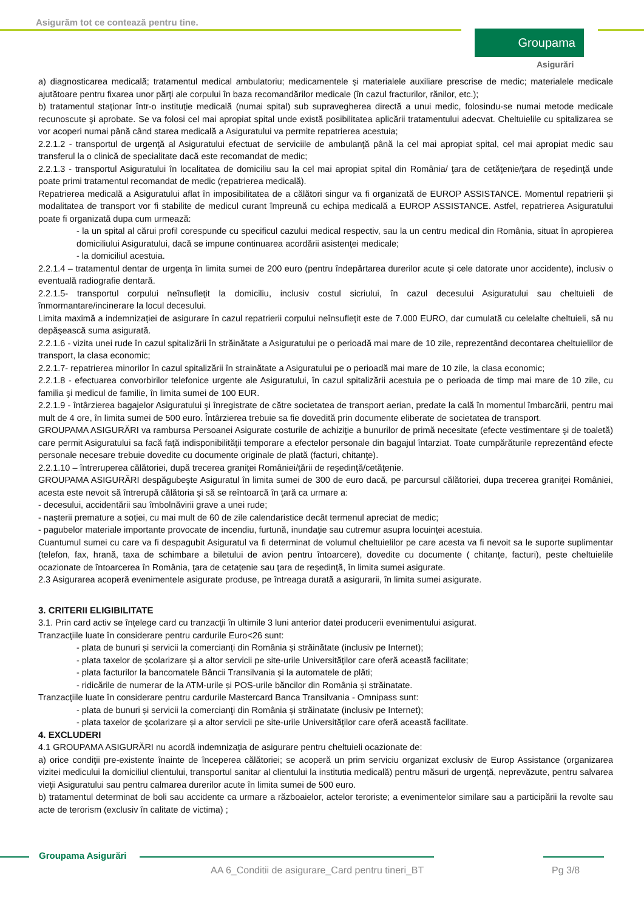Asigurăm tot ce contează pentru tine.
Groupama
Asigurări
a) diagnosticarea medicală; tratamentul medical ambulatoriu; medicamentele şi materialele auxiliare prescrise de medic; materialele medicale ajutătoare pentru fixarea unor părţi ale corpului în baza recomandărilor medicale (în cazul fracturilor, rănilor, etc.);
b) tratamentul staţionar într-o instituţie medicală (numai spital) sub supravegherea directă a unui medic, folosindu-se numai metode medicale recunoscute şi aprobate. Se va folosi cel mai apropiat spital unde există posibilitatea aplicării tratamentului adecvat. Cheltuielile cu spitalizarea se vor acoperi numai până când starea medicală a Asiguratului va permite repatrierea acestuia;
2.2.1.2 - transportul de urgenţă al Asiguratului efectuat de serviciile de ambulanţă până la cel mai apropiat spital, cel mai apropiat medic sau transferul la o clinică de specialitate dacă este recomandat de medic;
2.2.1.3 - transportul Asiguratului în localitatea de domiciliu sau la cel mai apropiat spital din România/ ţara de cetăţenie/ţara de reşedinţă unde poate primi tratamentul recomandat de medic (repatrierea medicală).
Repatrierea medicală a Asiguratului aflat în imposibilitatea de a călători singur va fi organizată de EUROP ASSISTANCE. Momentul repatrierii şi modalitatea de transport vor fi stabilite de medicul curant împreună cu echipa medicală a EUROP ASSISTANCE. Astfel, repatrierea Asiguratului poate fi organizată dupa cum urmează:
- la un spital al cărui profil corespunde cu specificul cazului medical respectiv, sau la un centru medical din România, situat în apropierea domiciliului Asiguratului, dacă se impune continuarea acordării asistenţei medicale;
- la domiciliul acestuia.
2.2.1.4 – tratamentul dentar de urgenţa în limita sumei de 200 euro (pentru îndepărtarea durerilor acute și cele datorate unor accidente), inclusiv o eventuală radiografie dentară.
2.2.1.5- transportul corpului neînsufleţit la domiciliu, inclusiv costul sicriului, în cazul decesului Asiguratului sau cheltuieli de înmormantare/incinerare la locul decesului.
Limita maximă a indemnizaţiei de asigurare în cazul repatrierii corpului neînsufleţit este de 7.000 EURO, dar cumulată cu celelalte cheltuieli, să nu depăşească suma asigurată.
2.2.1.6 - vizita unei rude în cazul spitalizării în străinătate a Asiguratului pe o perioadă mai mare de 10 zile, reprezentând decontarea cheltuielilor de transport, la clasa economic;
2.2.1.7- repatrierea minorilor în cazul spitalizării în strainătate a Asiguratului pe o perioadă mai mare de 10 zile, la clasa economic;
2.2.1.8 - efectuarea convorbirilor telefonice urgente ale Asiguratului, în cazul spitalizării acestuia pe o perioada de timp mai mare de 10 zile, cu familia şi medicul de familie, în limita sumei de 100 EUR.
2.2.1.9 - întârzierea bagajelor Asiguratului şi înregistrate de către societatea de transport aerian, predate la cală în momentul îmbarcării, pentru mai mult de 4 ore, în limita sumei de 500 euro. Întârzierea trebuie sa fie dovedită prin documente eliberate de societatea de transport.
GROUPAMA ASIGURĂRI va rambursa Persoanei Asigurate costurile de achiziţie a bunurilor de primă necesitate (efecte vestimentare şi de toaletă) care permit Asiguratului sa facă faţă indisponibilităţii temporare a efectelor personale din bagajul întarziat. Toate cumpărăturile reprezentând efecte personale necesare trebuie dovedite cu documente originale de plată (facturi, chitanţe).
2.2.1.10 – întreruperea călătoriei, după trecerea graniţei României/ţării de reşedinţă/cetăţenie.
GROUPAMA ASIGURĂRI despăgubeşte Asiguratul în limita sumei de 300 de euro dacă, pe parcursul călătoriei, dupa trecerea graniţei României, acesta este nevoit să întrerupă călătoria şi să se reîntoarcă în ţară ca urmare a:
- decesului, accidentării sau îmbolnăvirii grave a unei rude;
- naşterii premature a soţiei, cu mai mult de 60 de zile calendaristice decât termenul apreciat de medic;
- pagubelor materiale importante provocate de incendiu, furtună, inundaţie sau cutremur asupra locuinţei acestuia.
Cuantumul sumei cu care va fi despagubit Asiguratul va fi determinat de volumul cheltuielilor pe care acesta va fi nevoit sa le suporte suplimentar (telefon, fax, hrană, taxa de schimbare a biletului de avion pentru întoarcere), dovedite cu documente ( chitanţe, facturi), peste cheltuielile ocazionate de întoarcerea în România, ţara de cetaţenie sau ţara de reşedinţă, în limita sumei asigurate.
2.3 Asigurarea acoperă evenimentele asigurate produse, pe întreaga durată a asigurarii, în limita sumei asigurate.
3. CRITERII ELIGIBILITATE
3.1. Prin card activ se înţelege card cu tranzacţii în ultimile 3 luni anterior datei producerii evenimentului asigurat.
Tranzacţiile luate în considerare pentru cardurile Euro<26 sunt:
- plata de bunuri și servicii la comercianți din România și străinătate (inclusiv pe Internet);
- plata taxelor de școlarizare și a altor servicii pe site-urile Universităţilor care oferă această facilitate;
- plata facturilor la bancomatele Băncii Transilvania și la automatele de plăti;
- ridicările de numerar de la ATM-urile și POS-urile băncilor din România și străinatate.
Tranzacţiile luate în considerare pentru cardurile Mastercard Banca Transilvania - Omnipass sunt:
- plata de bunuri și servicii la comercianţi din România și străinatate (inclusiv pe Internet);
- plata taxelor de şcolarizare și a altor servicii pe site-urile Universităţilor care oferă această facilitate.
4. EXCLUDERI
4.1 GROUPAMA ASIGURĂRI nu acordă indemnizaţia de asigurare pentru cheltuieli ocazionate de:
a) orice condiţii pre-existente înainte de începerea călătoriei; se acoperă un prim serviciu organizat exclusiv de Europ Assistance (organizarea vizitei medicului la domiciliul clientului, transportul sanitar al clientului la institutia medicală) pentru măsuri de urgenţă, neprevăzute, pentru salvarea vieţii Asiguratului sau pentru calmarea durerilor acute în limita sumei de 500 euro.
b) tratamentul determinat de boli sau accidente ca urmare a războaielor, actelor teroriste; a evenimentelor similare sau a participării la revolte sau acte de terorism (exclusiv în calitate de victima) ;
Groupama Asigurări
AA 6_Conditii de asigurare_Card pentru tineri_BT
Pg 3/8